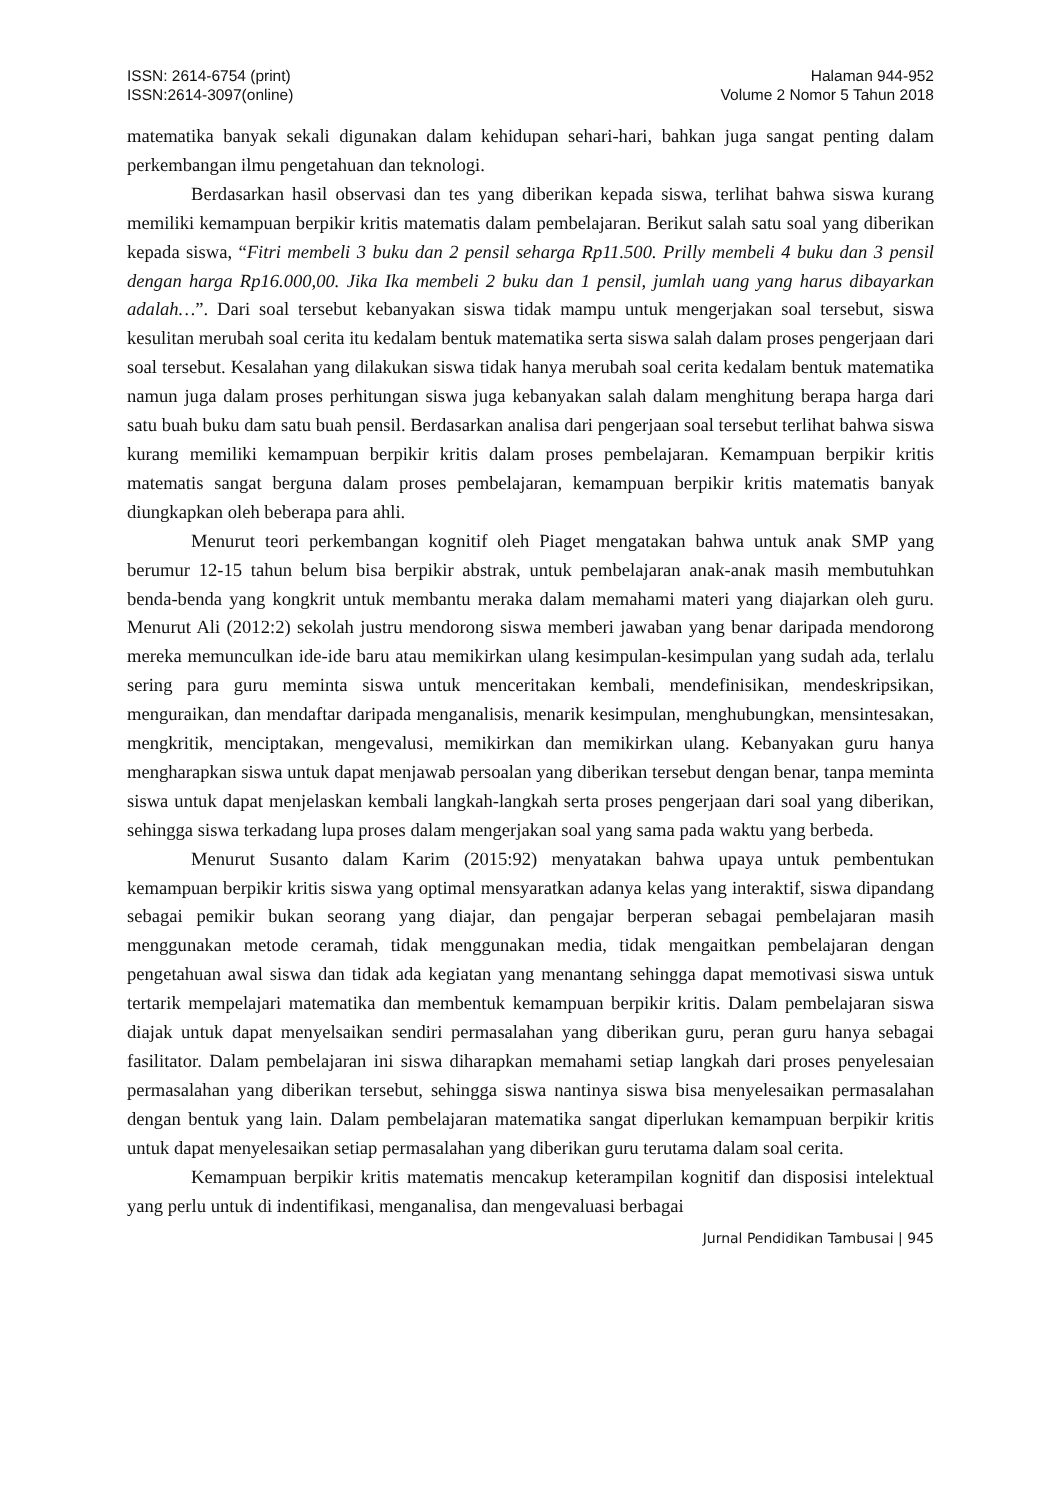ISSN: 2614-6754 (print)
ISSN:2614-3097(online)
Halaman 944-952
Volume 2 Nomor 5 Tahun 2018
matematika banyak sekali digunakan dalam kehidupan sehari-hari, bahkan juga sangat penting dalam perkembangan ilmu pengetahuan dan teknologi.
Berdasarkan hasil observasi dan tes yang diberikan kepada siswa, terlihat bahwa siswa kurang memiliki kemampuan berpikir kritis matematis dalam pembelajaran. Berikut salah satu soal yang diberikan kepada siswa, “Fitri membeli 3 buku dan 2 pensil seharga Rp11.500. Prilly membeli 4 buku dan 3 pensil dengan harga Rp16.000,00. Jika Ika membeli 2 buku dan 1 pensil, jumlah uang yang harus dibayarkan adalah…”. Dari soal tersebut kebanyakan siswa tidak mampu untuk mengerjakan soal tersebut, siswa kesulitan merubah soal cerita itu kedalam bentuk matematika serta siswa salah dalam proses pengerjaan dari soal tersebut. Kesalahan yang dilakukan siswa tidak hanya merubah soal cerita kedalam bentuk matematika namun juga dalam proses perhitungan siswa juga kebanyakan salah dalam menghitung berapa harga dari satu buah buku dam satu buah pensil. Berdasarkan analisa dari pengerjaan soal tersebut terlihat bahwa siswa kurang memiliki kemampuan berpikir kritis dalam proses pembelajaran. Kemampuan berpikir kritis matematis sangat berguna dalam proses pembelajaran, kemampuan berpikir kritis matematis banyak diungkapkan oleh beberapa para ahli.
Menurut teori perkembangan kognitif oleh Piaget mengatakan bahwa untuk anak SMP yang berumur 12-15 tahun belum bisa berpikir abstrak, untuk pembelajaran anak-anak masih membutuhkan benda-benda yang kongkrit untuk membantu meraka dalam memahami materi yang diajarkan oleh guru. Menurut Ali (2012:2) sekolah justru mendorong siswa memberi jawaban yang benar daripada mendorong mereka memunculkan ide-ide baru atau memikirkan ulang kesimpulan-kesimpulan yang sudah ada, terlalu sering para guru meminta siswa untuk menceritakan kembali, mendefinisikan, mendeskripsikan, menguraikan, dan mendaftar daripada menganalisis, menarik kesimpulan, menghubungkan, mensintesakan, mengkritik, menciptakan, mengevalusi, memikirkan dan memikirkan ulang. Kebanyakan guru hanya mengharapkan siswa untuk dapat menjawab persoalan yang diberikan tersebut dengan benar, tanpa meminta siswa untuk dapat menjelaskan kembali langkah-langkah serta proses pengerjaan dari soal yang diberikan, sehingga siswa terkadang lupa proses dalam mengerjakan soal yang sama pada waktu yang berbeda.
Menurut Susanto dalam Karim (2015:92) menyatakan bahwa upaya untuk pembentukan kemampuan berpikir kritis siswa yang optimal mensyaratkan adanya kelas yang interaktif, siswa dipandang sebagai pemikir bukan seorang yang diajar, dan pengajar berperan sebagai pembelajaran masih menggunakan metode ceramah, tidak menggunakan media, tidak mengaitkan pembelajaran dengan pengetahuan awal siswa dan tidak ada kegiatan yang menantang sehingga dapat memotivasi siswa untuk tertarik mempelajari matematika dan membentuk kemampuan berpikir kritis. Dalam pembelajaran siswa diajak untuk dapat menyelsaikan sendiri permasalahan yang diberikan guru, peran guru hanya sebagai fasilitator. Dalam pembelajaran ini siswa diharapkan memahami setiap langkah dari proses penyelesaian permasalahan yang diberikan tersebut, sehingga siswa nantinya siswa bisa menyelesaikan permasalahan dengan bentuk yang lain. Dalam pembelajaran matematika sangat diperlukan kemampuan berpikir kritis untuk dapat menyelesaikan setiap permasalahan yang diberikan guru terutama dalam soal cerita.
Kemampuan berpikir kritis matematis mencakup keterampilan kognitif dan disposisi intelektual yang perlu untuk di indentifikasi, menganalisa, dan mengevaluasi berbagai
Jurnal Pendidikan Tambusai | 945